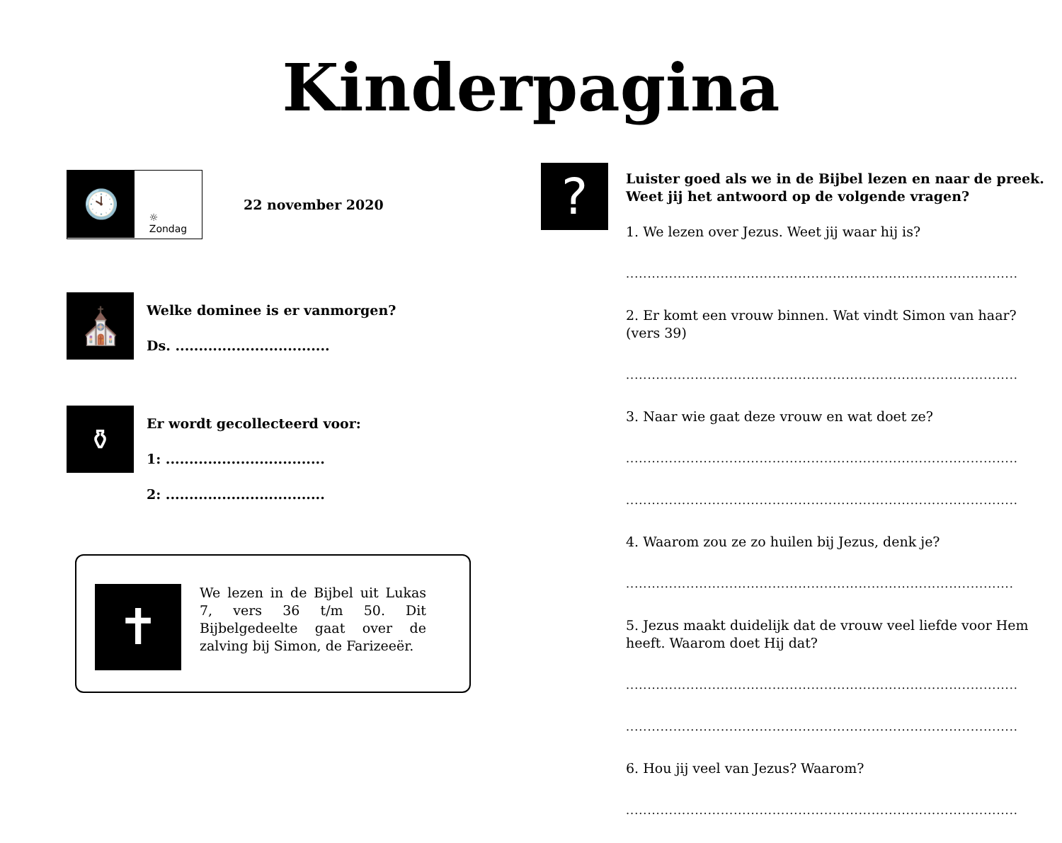Kinderpagina
🕙
☼
Zondag
22 november 2020
⛪
Welke dominee is er vanmorgen?
Ds. .................................
⚱
Er wordt gecollecteerd voor:
1: ..................................
2: ..................................
✝
We lezen in de Bijbel uit Lukas 7, vers 36 t/m 50. Dit Bijbelgedeelte gaat over de zalving bij Simon, de Farizeeër.
?
Luister goed als we in de Bijbel lezen en naar de preek.
Weet jij het antwoord op de volgende vragen?
1. We lezen over Jezus. Weet jij waar hij is?
...........................................................................................
2. Er komt een vrouw binnen. Wat vindt Simon van haar? (vers 39)
...........................................................................................
3. Naar wie gaat deze vrouw en wat doet ze?
...........................................................................................
...........................................................................................
4. Waarom zou ze zo huilen bij Jezus, denk je?
..........................................................................................
5. Jezus maakt duidelijk dat de vrouw veel liefde voor Hem heeft. Waarom doet Hij dat?
...........................................................................................
...........................................................................................
6. Hou jij veel van Jezus? Waarom?
...........................................................................................